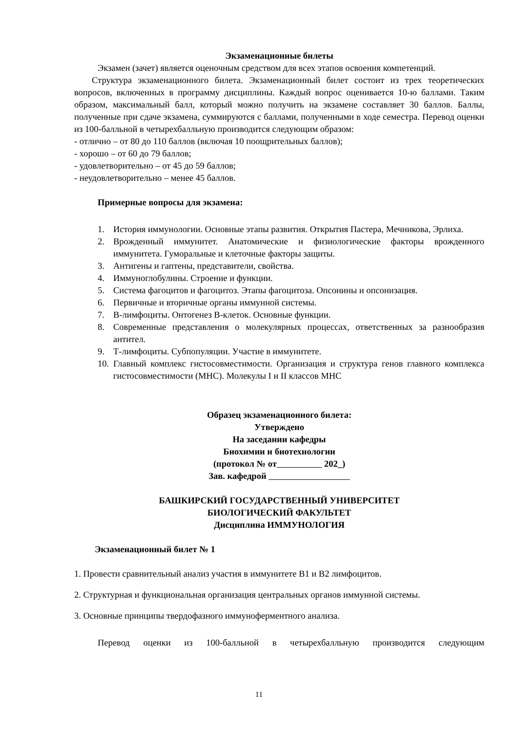Экзаменационные билеты
Экзамен (зачет) является оценочным средством для всех этапов освоения компетенций.
Структура экзаменационного билета. Экзаменационный билет состоит из трех теоретических вопросов, включенных в программу дисциплины. Каждый вопрос оценивается 10-ю баллами. Таким образом, максимальный балл, который можно получить на экзамене составляет 30 баллов. Баллы, полученные при сдаче экзамена, суммируются с баллами, полученными в ходе семестра. Перевод оценки из 100-балльной в четырехбалльную производится следующим образом:
- отлично – от 80 до 110 баллов (включая 10 поощрительных баллов);
- хорошо – от 60 до 79 баллов;
- удовлетворительно – от 45 до 59 баллов;
- неудовлетворительно – менее 45 баллов.
Примерные вопросы для экзамена:
1. История иммунологии. Основные этапы развития. Открытия Пастера, Мечникова, Эрлиха.
2. Врожденный иммунитет. Анатомические и физиологические факторы врожденного иммунитета. Гуморальные и клеточные факторы защиты.
3. Антигены и гаптены, представители, свойства.
4. Иммуноглобулины. Строение и функции.
5. Система фагоцитов и фагоцитоз. Этапы фагоцитоза. Опсонины и опсонизация.
6. Первичные и вторичные органы иммунной системы.
7. В-лимфоциты. Онтогенез В-клеток. Основные функции.
8. Современные представления о молекулярных процессах, ответственных за разнообразия антител.
9. Т-лимфоциты. Субпопуляции. Участие в иммунитете.
10. Главный комплекс гистосовместимости. Организация и структура генов главного комплекса гистосовместимости (МНС). Молекулы I и II классов МНС
Образец экзаменационного билета:
Утверждено
На заседании кафедры
Биохимии и биотехнологии
(протокол № от 202_)
Зав. кафедрой
БАШКИРСКИЙ ГОСУДАРСТВЕННЫЙ УНИВЕРСИТЕТ
БИОЛОГИЧЕСКИЙ ФАКУЛЬТЕТ
Дисциплина ИММУНОЛОГИЯ
Экзаменационный билет № 1
1. Провести сравнительный анализ участия в иммунитете В1 и В2 лимфоцитов.
2. Структурная и функциональная организация центральных органов иммунной системы.
3. Основные принципы твердофазного иммуноферментного анализа.
Перевод оценки из 100-балльной в четырехбалльную производится следующим
11